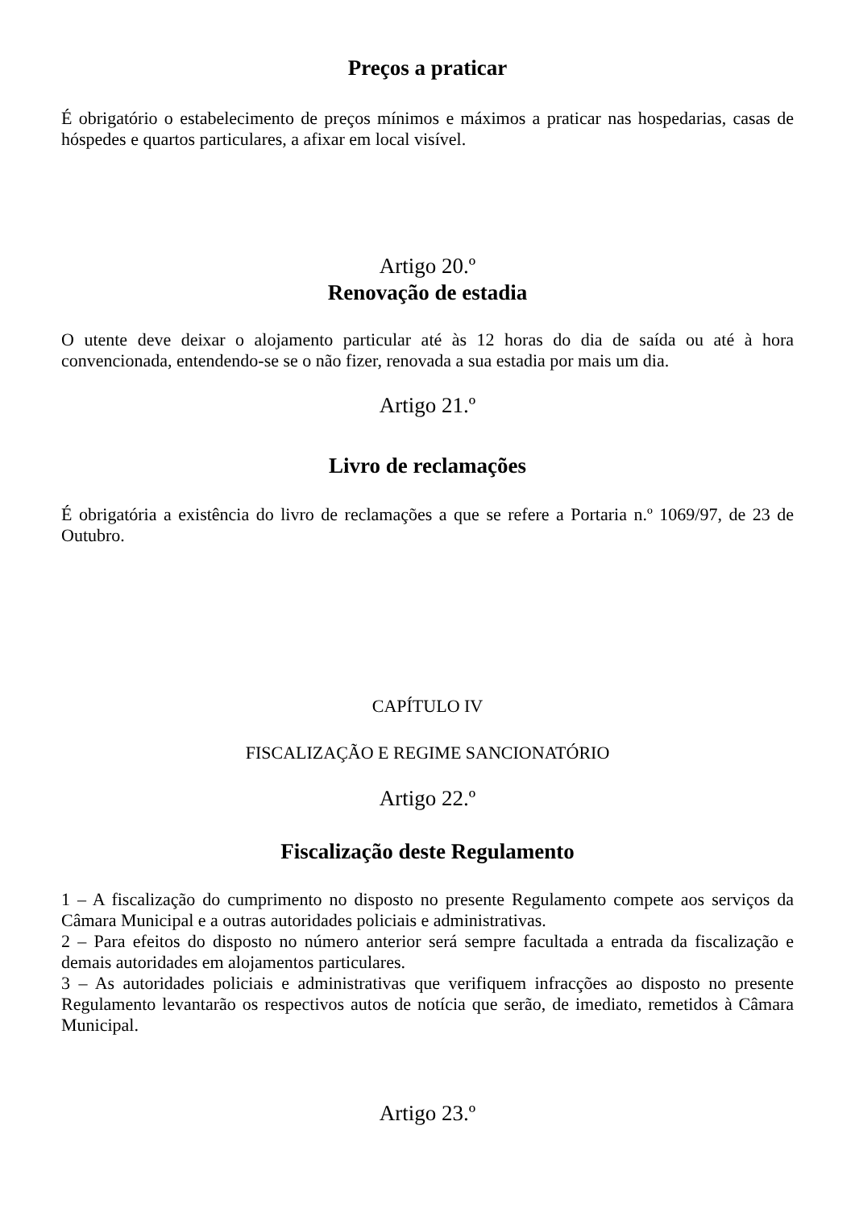Preços a praticar
É obrigatório o estabelecimento de preços mínimos e máximos a praticar nas hospedarias, casas de hóspedes e quartos particulares, a afixar em local visível.
Artigo 20.º
Renovação de estadia
O utente deve deixar o alojamento particular até às 12 horas do dia de saída ou até à hora convencionada, entendendo-se se o não fizer, renovada a sua estadia por mais um dia.
Artigo 21.º
Livro de reclamações
É obrigatória a existência do livro de reclamações a que se refere a Portaria n.º 1069/97, de 23 de Outubro.
CAPÍTULO IV
FISCALIZAÇÃO E REGIME SANCIONATÓRIO
Artigo 22.º
Fiscalização deste Regulamento
1 – A fiscalização do cumprimento no disposto no presente Regulamento compete aos serviços da Câmara Municipal e a outras autoridades policiais e administrativas.
2 – Para efeitos do disposto no número anterior será sempre facultada a entrada da fiscalização e demais autoridades em alojamentos particulares.
3 – As autoridades policiais e administrativas que verifiquem infracções ao disposto no presente Regulamento levantarão os respectivos autos de notícia que serão, de imediato, remetidos à Câmara Municipal.
Artigo 23.º